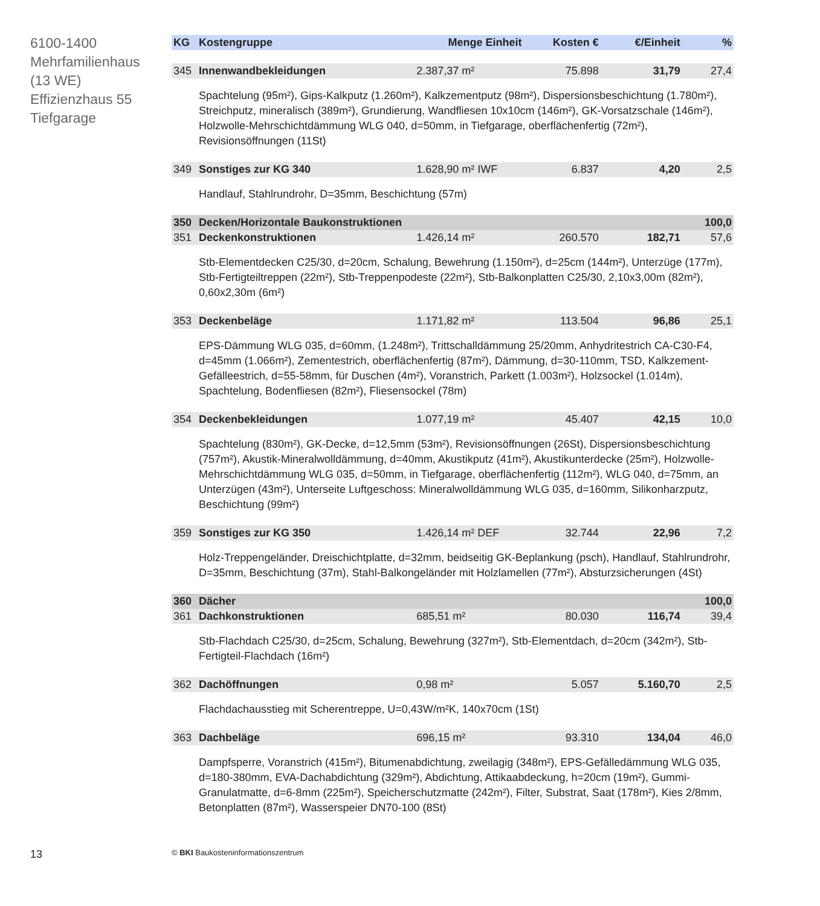6100-1400
Mehrfamilienhaus
(13 WE)
Effizienzhaus 55
Tiefgarage
| KG | Kostengruppe | Menge Einheit | Kosten € | €/Einheit | % |
| --- | --- | --- | --- | --- | --- |
| 345 | Innenwandbekleidungen | 2.387,37 m² | 75.898 | 31,79 | 27,4 |
| | Spachtelung (95m²), Gips-Kalkputz (1.260m²), Kalkzementputz (98m²), Dispersionsbeschichtung (1.780m²), Streichputz, mineralisch (389m²), Grundierung, Wandfliesen 10x10cm (146m²), GK-Vorsatzschale (146m²), Holzwolle-Mehrschichtdämmung WLG 040, d=50mm, in Tiefgarage, oberflächenfertig (72m²), Revisionsöffnungen (11St) | | | | |
| 349 | Sonstiges zur KG 340 | 1.628,90 m² IWF | 6.837 | 4,20 | 2,5 |
| | Handlauf, Stahlrundrohr, D=35mm, Beschichtung (57m) | | | | |
| 350 | Decken/Horizontale Baukonstruktionen | | | | 100,0 |
| 351 | Deckenkonstruktionen | 1.426,14 m² | 260.570 | 182,71 | 57,6 |
| | Stb-Elementdecken C25/30, d=20cm, Schalung, Bewehrung (1.150m²), d=25cm (144m²), Unterzüge (177m), Stb-Fertigteiltreppen (22m²), Stb-Treppenpodeste (22m²), Stb-Balkonplatten C25/30, 2,10x3,00m (82m²), 0,60x2,30m (6m²) | | | | |
| 353 | Deckenbeläge | 1.171,82 m² | 113.504 | 96,86 | 25,1 |
| | EPS-Dämmung WLG 035, d=60mm, (1.248m²), Trittschalldämmung 25/20mm, Anhydritestrich CA-C30-F4, d=45mm (1.066m²), Zementestrich, oberflächenfertig (87m²), Dämmung, d=30-110mm, TSD, Kalkzement-Gefälleestrich, d=55-58mm, für Duschen (4m²), Voranstrich, Parkett (1.003m²), Holzsockel (1.014m), Spachtelung, Bodenfliesen (82m²), Fliesensockel (78m) | | | | |
| 354 | Deckenbekleidungen | 1.077,19 m² | 45.407 | 42,15 | 10,0 |
| | Spachtelung (830m²), GK-Decke, d=12,5mm (53m²), Revisionsöffnungen (26St), Dispersionsbeschichtung (757m²), Akustik-Mineralwolldämmung, d=40mm, Akustikputz (41m²), Akustikunterdecke (25m²), Holzwolle-Mehrschichtdämmung WLG 035, d=50mm, in Tiefgarage, oberflächenfertig (112m²), WLG 040, d=75mm, an Unterzügen (43m²), Unterseite Luftgeschoss: Mineralwolldämmung WLG 035, d=160mm, Silikonharzputz, Beschichtung (99m²) | | | | |
| 359 | Sonstiges zur KG 350 | 1.426,14 m² DEF | 32.744 | 22,96 | 7,2 |
| | Holz-Treppengeländer, Dreischichtplatte, d=32mm, beidseitig GK-Beplankung (psch), Handlauf, Stahlrundrohr, D=35mm, Beschichtung (37m), Stahl-Balkongeländer mit Holzlamellen (77m²), Absturzsicherungen (4St) | | | | |
| 360 | Dächer | | | | 100,0 |
| 361 | Dachkonstruktionen | 685,51 m² | 80.030 | 116,74 | 39,4 |
| | Stb-Flachdach C25/30, d=25cm, Schalung, Bewehrung (327m²), Stb-Elementdach, d=20cm (342m²), Stb-Fertigteil-Flachdach (16m²) | | | | |
| 362 | Dachöffnungen | 0,98 m² | 5.057 | 5.160,70 | 2,5 |
| | Flachdachausstieg mit Scherentreppe, U=0,43W/m²K, 140x70cm (1St) | | | | |
| 363 | Dachbeläge | 696,15 m² | 93.310 | 134,04 | 46,0 |
| | Dampfsperre, Voranstrich (415m²), Bitumenabdichtung, zweilagig (348m²), EPS-Gefälledämmung WLG 035, d=180-380mm, EVA-Dachabdichtung (329m²), Abdichtung, Attikaabdeckung, h=20cm (19m²), Gummi-Granulatmatte, d=6-8mm (225m²), Speicherschutzmatte (242m²), Filter, Substrat, Saat (178m²), Kies 2/8mm, Betonplatten (87m²), Wasserspeier DN70-100 (8St) | | | | |
13
© BKI Baukosteninformationszentrum